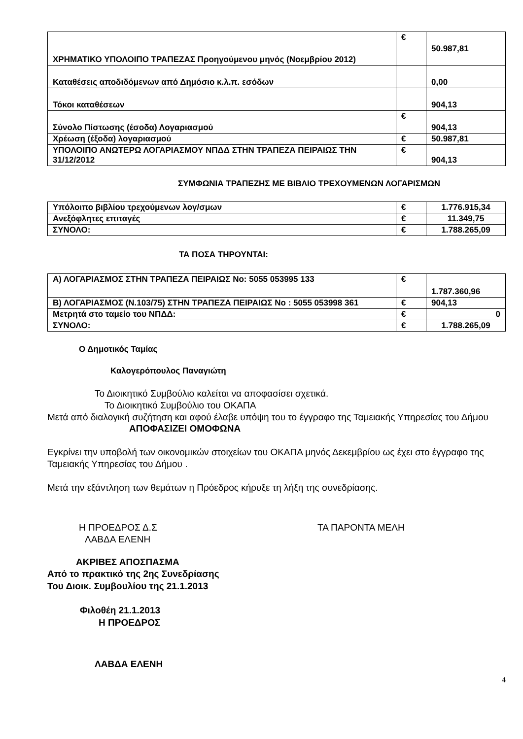| ΧΡΗΜΑΤΙΚΟ ΥΠΟΛΟΙΠΟ ΤΡΑΠΕΖΑΣ Προηγούμενου μηνός (Νοεμβρίου 2012) | € | 50.987,81 |
| Καταθέσεις αποδιδόμενων από Δημόσιο κ.λ.π. εσόδων | | 0,00 |
| Τόκοι καταθέσεων | | 904,13 |
| Σύνολο Πίστωσης (έσοδα) Λογαριασμού | € | 904,13 |
| Χρέωση (έξοδα) λογαριασμού | € | 50.987,81 |
| ΥΠΟΛΟΙΠΟ ΑΝΩΤΕΡΩ ΛΟΓΑΡΙΑΣΜΟΥ ΝΠΔΔ ΣΤΗΝ ΤΡΑΠΕΖΑ ΠΕΙΡΑΙΩΣ ΤΗΝ 31/12/2012 | € | 904,13 |
ΣΥΜΦΩΝΙΑ ΤΡΑΠΕΖΗΣ ΜΕ ΒΙΒΛΙΟ ΤΡΕΧΟΥΜΕΝΩΝ ΛΟΓΑΡΙΣΜΩΝ
| Υπόλοιπο βιβλίου τρεχούμενων λογ/σμων | € | 1.776.915,34 |
| Ανεξόφλητες επιταγές | € | 11.349,75 |
| ΣΥΝΟΛΟ: | € | 1.788.265,09 |
ΤΑ ΠΟΣΑ ΤΗΡΟΥΝΤΑΙ:
| Α) ΛΟΓΑΡΙΑΣΜΟΣ ΣΤΗΝ ΤΡΑΠΕΖΑ ΠΕΙΡΑΙΩΣ Νο: 5055 053995 133 | € | 1.787.360,96 |
| Β) ΛΟΓΑΡΙΑΣΜΟΣ (Ν.103/75) ΣΤΗΝ ΤΡΑΠΕΖΑ ΠΕΙΡΑΙΩΣ Νο : 5055 053998 361 | € | 904,13 |
| Μετρητά στο ταμείο του ΝΠΔΔ: | € | 0 |
| ΣΥΝΟΛΟ: | € | 1.788.265,09 |
Ο Δημοτικός Ταμίας
Καλογερόπουλος Παναγιώτη
Το Διοικητικό Συμβούλιο καλείται να αποφασίσει σχετικά.
Το Διοικητικό Συμβούλιο του ΟΚΑΠΑ
Μετά από διαλογική συζήτηση και αφού έλαβε υπόψη του το έγγραφο της Ταμειακής Υπηρεσίας του Δήμου
ΑΠΟΦΑΣΙΖΕΙ ΟΜΟΦΩΝΑ
Εγκρίνει την υποβολή των οικονομικών στοιχείων του ΟΚΑΠΑ μηνός Δεκεμβρίου ως έχει στο έγγραφο της Ταμειακής Υπηρεσίας του Δήμου .
Μετά την εξάντληση των θεμάτων η Πρόεδρος κήρυξε τη λήξη της συνεδρίασης.
Η ΠΡΟΕΔΡΟΣ Δ.Σ ΤΑ ΠΑΡΟΝΤΑ ΜΕΛΗ
ΛΑΒΔΑ ΕΛΕΝΗ
ΑΚΡΙΒΕΣ ΑΠΟΣΠΑΣΜΑ
Από το πρακτικό της 2ης Συνεδρίασης
Του Διοικ. Συμβουλίου της 21.1.2013
Φιλοθέη 21.1.2013
Η ΠΡΟΕΔΡΟΣ
ΛΑΒΔΑ ΕΛΕΝΗ
4